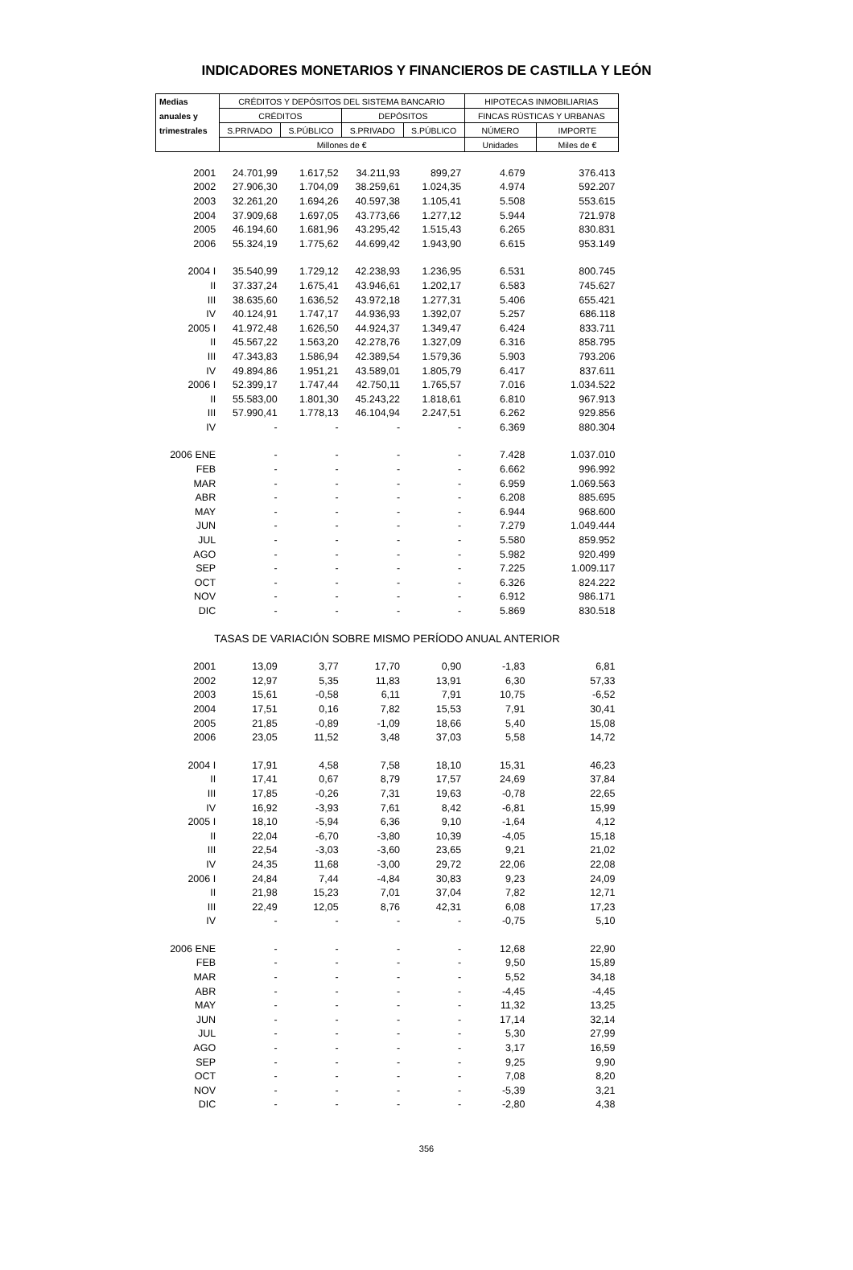INDICADORES MONETARIOS Y FINANCIEROS DE CASTILLA Y LEÓN
| Medias | CRÉDITOS Y DEPÓSITOS DEL SISTEMA BANCARIO | | | | HIPOTECAS INMOBILIARIAS | |
| --- | --- | --- | --- | --- | --- | --- |
| anuales y | CRÉDITOS | | DEPÓSITOS | | FINCAS RÚSTICAS Y URBANAS | |
| trimestrales | S.PRIVADO | S.PÚBLICO | S.PRIVADO | S.PÚBLICO | NÚMERO | IMPORTE |
| | Millones de € | | | | Unidades | Miles de € |
| 2001 | 24.701,99 | 1.617,52 | 34.211,93 | 899,27 | 4.679 | 376.413 |
| 2002 | 27.906,30 | 1.704,09 | 38.259,61 | 1.024,35 | 4.974 | 592.207 |
| 2003 | 32.261,20 | 1.694,26 | 40.597,38 | 1.105,41 | 5.508 | 553.615 |
| 2004 | 37.909,68 | 1.697,05 | 43.773,66 | 1.277,12 | 5.944 | 721.978 |
| 2005 | 46.194,60 | 1.681,96 | 43.295,42 | 1.515,43 | 6.265 | 830.831 |
| 2006 | 55.324,19 | 1.775,62 | 44.699,42 | 1.943,90 | 6.615 | 953.149 |
| 2004 I | 35.540,99 | 1.729,12 | 42.238,93 | 1.236,95 | 6.531 | 800.745 |
| II | 37.337,24 | 1.675,41 | 43.946,61 | 1.202,17 | 6.583 | 745.627 |
| III | 38.635,60 | 1.636,52 | 43.972,18 | 1.277,31 | 5.406 | 655.421 |
| IV | 40.124,91 | 1.747,17 | 44.936,93 | 1.392,07 | 5.257 | 686.118 |
| 2005 I | 41.972,48 | 1.626,50 | 44.924,37 | 1.349,47 | 6.424 | 833.711 |
| II | 45.567,22 | 1.563,20 | 42.278,76 | 1.327,09 | 6.316 | 858.795 |
| III | 47.343,83 | 1.586,94 | 42.389,54 | 1.579,36 | 5.903 | 793.206 |
| IV | 49.894,86 | 1.951,21 | 43.589,01 | 1.805,79 | 6.417 | 837.611 |
| 2006 I | 52.399,17 | 1.747,44 | 42.750,11 | 1.765,57 | 7.016 | 1.034.522 |
| II | 55.583,00 | 1.801,30 | 45.243,22 | 1.818,61 | 6.810 | 967.913 |
| III | 57.990,41 | 1.778,13 | 46.104,94 | 2.247,51 | 6.262 | 929.856 |
| IV | - | - | - | - | 6.369 | 880.304 |
| 2006 ENE | - | - | - | - | 7.428 | 1.037.010 |
| FEB | - | - | - | - | 6.662 | 996.992 |
| MAR | - | - | - | - | 6.959 | 1.069.563 |
| ABR | - | - | - | - | 6.208 | 885.695 |
| MAY | - | - | - | - | 6.944 | 968.600 |
| JUN | - | - | - | - | 7.279 | 1.049.444 |
| JUL | - | - | - | - | 5.580 | 859.952 |
| AGO | - | - | - | - | 5.982 | 920.499 |
| SEP | - | - | - | - | 7.225 | 1.009.117 |
| OCT | - | - | - | - | 6.326 | 824.222 |
| NOV | - | - | - | - | 6.912 | 986.171 |
| DIC | - | - | - | - | 5.869 | 830.518 |
| TASAS DE VARIACIÓN SOBRE MISMO PERÍODO ANUAL ANTERIOR | | | | | | |
| 2001 | 13,09 | 3,77 | 17,70 | 0,90 | -1,83 | 6,81 |
| 2002 | 12,97 | 5,35 | 11,83 | 13,91 | 6,30 | 57,33 |
| 2003 | 15,61 | -0,58 | 6,11 | 7,91 | 10,75 | -6,52 |
| 2004 | 17,51 | 0,16 | 7,82 | 15,53 | 7,91 | 30,41 |
| 2005 | 21,85 | -0,89 | -1,09 | 18,66 | 5,40 | 15,08 |
| 2006 | 23,05 | 11,52 | 3,48 | 37,03 | 5,58 | 14,72 |
| 2004 I | 17,91 | 4,58 | 7,58 | 18,10 | 15,31 | 46,23 |
| II | 17,41 | 0,67 | 8,79 | 17,57 | 24,69 | 37,84 |
| III | 17,85 | -0,26 | 7,31 | 19,63 | -0,78 | 22,65 |
| IV | 16,92 | -3,93 | 7,61 | 8,42 | -6,81 | 15,99 |
| 2005 I | 18,10 | -5,94 | 6,36 | 9,10 | -1,64 | 4,12 |
| II | 22,04 | -6,70 | -3,80 | 10,39 | -4,05 | 15,18 |
| III | 22,54 | -3,03 | -3,60 | 23,65 | 9,21 | 21,02 |
| IV | 24,35 | 11,68 | -3,00 | 29,72 | 22,06 | 22,08 |
| 2006 I | 24,84 | 7,44 | -4,84 | 30,83 | 9,23 | 24,09 |
| II | 21,98 | 15,23 | 7,01 | 37,04 | 7,82 | 12,71 |
| III | 22,49 | 12,05 | 8,76 | 42,31 | 6,08 | 17,23 |
| IV | - | - | - | - | -0,75 | 5,10 |
| 2006 ENE | - | - | - | - | 12,68 | 22,90 |
| FEB | - | - | - | - | 9,50 | 15,89 |
| MAR | - | - | - | - | 5,52 | 34,18 |
| ABR | - | - | - | - | -4,45 | -4,45 |
| MAY | - | - | - | - | 11,32 | 13,25 |
| JUN | - | - | - | - | 17,14 | 32,14 |
| JUL | - | - | - | - | 5,30 | 27,99 |
| AGO | - | - | - | - | 3,17 | 16,59 |
| SEP | - | - | - | - | 9,25 | 9,90 |
| OCT | - | - | - | - | 7,08 | 8,20 |
| NOV | - | - | - | - | -5,39 | 3,21 |
| DIC | - | - | - | - | -2,80 | 4,38 |
356